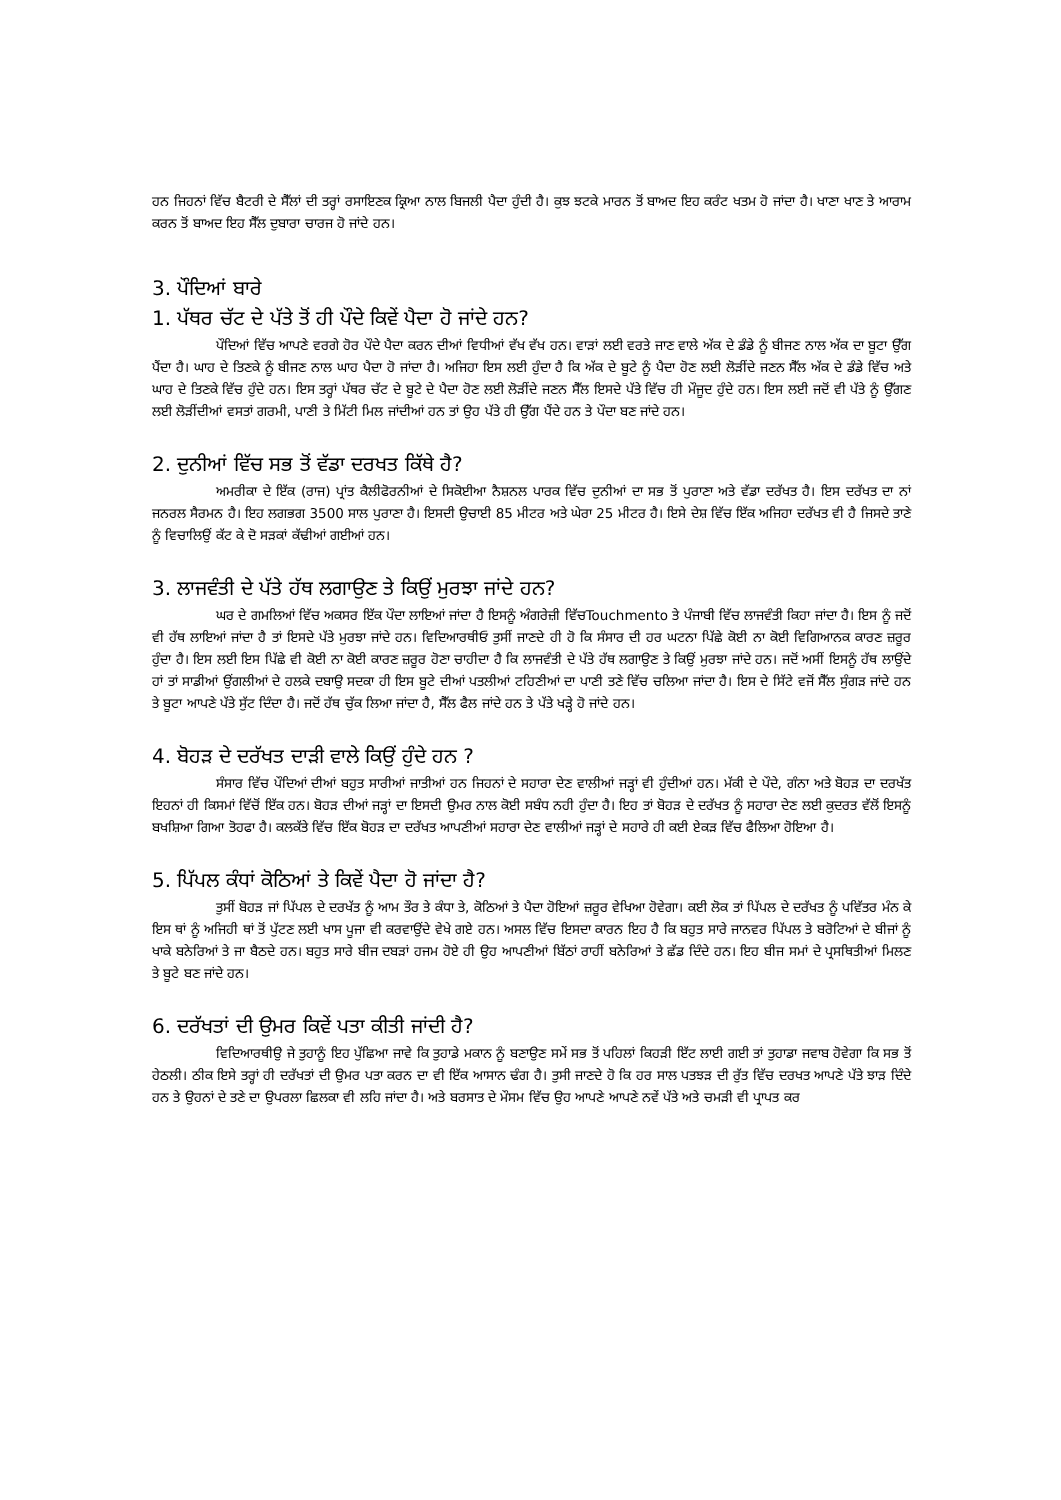ਹਨ ਜਿਹਨਾਂ ਵਿੱਚ ਬੈਟਰੀ ਦੇ ਸੈੱਲਾਂ ਦੀ ਤਰ੍ਹਾਂ ਰਸਾਇਣਕ ਕ੍ਰਿਆ ਨਾਲ ਬਿਜਲੀ ਪੈਦਾ ਹੁੰਦੀ ਹੈ। ਕੁਝ ਝਟਕੇ ਮਾਰਨ ਤੋਂ ਬਾਅਦ ਇਹ ਕਰੰਟ ਖਤਮ ਹੋ ਜਾਂਦਾ ਹੈ। ਖਾਣਾ ਖਾਣ ਤੇ ਆਰਾਮ ਕਰਨ ਤੋਂ ਬਾਅਦ ਇਹ ਸੈੱਲ ਦੁਬਾਰਾ ਚਾਰਜ ਹੋ ਜਾਂਦੇ ਹਨ।
3. ਪੌਦਿਆਂ ਬਾਰੇ
1. ਪੱਥਰ ਚੱਟ ਦੇ ਪੱਤੇ ਤੋਂ ਹੀ ਪੌਦੇ ਕਿਵੇਂ ਪੈਦਾ ਹੋ ਜਾਂਦੇ ਹਨ?
ਪੌਦਿਆਂ ਵਿੱਚ ਆਪਣੇ ਵਰਗੇ ਹੋਰ ਪੌਦੇ ਪੈਦਾ ਕਰਨ ਦੀਆਂ ਵਿਧੀਆਂ ਵੱਖ ਵੱਖ ਹਨ। ਵਾੜਾਂ ਲਈ ਵਰਤੇ ਜਾਣ ਵਾਲੇ ਅੱਕ ਦੇ ਡੰਡੇ ਨੂੰ ਬੀਜਣ ਨਾਲ ਅੱਕ ਦਾ ਬੂਟਾ ਉੱਗ ਪੈਂਦਾ ਹੈ। ਘਾਹ ਦੇ ਤਿਣਕੇ ਨੂੰ ਬੀਜਣ ਨਾਲ ਘਾਹ ਪੈਦਾ ਹੋ ਜਾਂਦਾ ਹੈ। ਅਜਿਹਾ ਇਸ ਲਈ ਹੁੰਦਾ ਹੈ ਕਿ ਅੱਕ ਦੇ ਬੂਟੇ ਨੂੰ ਪੈਦਾ ਹੋਣ ਲਈ ਲੋੜੀਂਦੇ ਜਣਨ ਸੈੱਲ ਅੱਕ ਦੇ ਡੰਡੇ ਵਿੱਚ ਅਤੇ ਘਾਹ ਦੇ ਤਿਣਕੇ ਵਿੱਚ ਹੁੰਦੇ ਹਨ। ਇਸ ਤਰ੍ਹਾਂ ਪੱਥਰ ਚੱਟ ਦੇ ਬੂਟੇ ਦੇ ਪੈਦਾ ਹੋਣ ਲਈ ਲੋੜੀਂਦੇ ਜਣਨ ਸੈੱਲ ਇਸਦੇ ਪੱਤੇ ਵਿੱਚ ਹੀ ਮੌਜੂਦ ਹੁੰਦੇ ਹਨ। ਇਸ ਲਈ ਜਦੋਂ ਵੀ ਪੱਤੇ ਨੂੰ ਉੱਗਣ ਲਈ ਲੋੜੀਂਦੀਆਂ ਵਸਤਾਂ ਗਰਮੀ, ਪਾਣੀ ਤੇ ਮਿੱਟੀ ਮਿਲ ਜਾਂਦੀਆਂ ਹਨ ਤਾਂ ਉਹ ਪੱਤੇ ਹੀ ਉੱਗ ਪੈਂਦੇ ਹਨ ਤੇ ਪੌਦਾ ਬਣ ਜਾਂਦੇ ਹਨ।
2. ਦੁਨੀਆਂ ਵਿੱਚ ਸਭ ਤੋਂ ਵੱਡਾ ਦਰਖਤ ਕਿੱਥੇ ਹੈ?
ਅਮਰੀਕਾ ਦੇ ਇੱਕ (ਰਾਜ) ਪ੍ਰਾਂਤ ਕੈਲੀਫੋਰਨੀਆਂ ਦੇ ਸਿਕੋਈਆ ਨੈਸ਼ਨਲ ਪਾਰਕ ਵਿੱਚ ਦੁਨੀਆਂ ਦਾ ਸਭ ਤੋਂ ਪੁਰਾਣਾ ਅਤੇ ਵੱਡਾ ਦਰੱਖਤ ਹੈ। ਇਸ ਦਰੱਖਤ ਦਾ ਨਾਂ ਜਨਰਲ ਸੈਰਮਨ ਹੈ। ਇਹ ਲਗਭਗ 3500 ਸਾਲ ਪੁਰਾਣਾ ਹੈ। ਇਸਦੀ ਉਚਾਈ 85 ਮੀਟਰ ਅਤੇ ਘੇਰਾ 25 ਮੀਟਰ ਹੈ। ਇਸੇ ਦੇਸ਼ ਵਿੱਚ ਇੱਕ ਅਜਿਹਾ ਦਰੱਖਤ ਵੀ ਹੈ ਜਿਸਦੇ ਤਾਣੇ ਨੂੰ ਵਿਚਾਲਿਉਂ ਕੱਟ ਕੇ ਦੋ ਸੜਕਾਂ ਕੱਢੀਆਂ ਗਈਆਂ ਹਨ।
3. ਲਾਜਵੰਤੀ ਦੇ ਪੱਤੇ ਹੱਥ ਲਗਾਉਣ ਤੇ ਕਿਉਂ ਮੁਰਝਾ ਜਾਂਦੇ ਹਨ?
ਘਰ ਦੇ ਗਮਲਿਆਂ ਵਿੱਚ ਅਕਸਰ ਇੱਕ ਪੌਦਾ ਲਾਇਆਂ ਜਾਂਦਾ ਹੈ ਇਸਨੂੰ ਅੰਗਰੇਜ਼ੀ ਵਿੱਚTouchmento ਤੇ ਪੰਜਾਬੀ ਵਿੱਚ ਲਾਜਵੰਤੀ ਕਿਹਾ ਜਾਂਦਾ ਹੈ। ਇਸ ਨੂੰ ਜਦੋਂ ਵੀ ਹੱਥ ਲਾਇਆਂ ਜਾਂਦਾ ਹੈ ਤਾਂ ਇਸਦੇ ਪੱਤੇ ਮੁਰਝਾ ਜਾਂਦੇ ਹਨ। ਵਿਦਿਆਰਥੀਓ ਤੁਸੀਂ ਜਾਣਦੇ ਹੀ ਹੋ ਕਿ ਸੰਸਾਰ ਦੀ ਹਰ ਘਟਨਾ ਪਿੱਛੇ ਕੋਈ ਨਾ ਕੋਈ ਵਿਗਿਆਨਕ ਕਾਰਣ ਜ਼ਰੂਰ ਹੁੰਦਾ ਹੈ। ਇਸ ਲਈ ਇਸ ਪਿੱਛੇ ਵੀ ਕੋਈ ਨਾ ਕੋਈ ਕਾਰਣ ਜ਼ਰੂਰ ਹੋਣਾ ਚਾਹੀਦਾ ਹੈ ਕਿ ਲਾਜਵੰਤੀ ਦੇ ਪੱਤੇ ਹੱਥ ਲਗਾਉਣ ਤੇ ਕਿਉਂ ਮੁਰਝਾ ਜਾਂਦੇ ਹਨ। ਜਦੋਂ ਅਸੀਂ ਇਸਨੂੰ ਹੱਥ ਲਾਉਂਦੇ ਹਾਂ ਤਾਂ ਸਾਡੀਆਂ ਉਂਗਲੀਆਂ ਦੇ ਹਲਕੇ ਦਬਾਉ ਸਦਕਾ ਹੀ ਇਸ ਬੂਟੇ ਦੀਆਂ ਪਤਲੀਆਂ ਟਹਿਣੀਆਂ ਦਾ ਪਾਣੀ ਤਣੇ ਵਿੱਚ ਚਲਿਆ ਜਾਂਦਾ ਹੈ। ਇਸ ਦੇ ਸਿੱਟੇ ਵਜੋਂ ਸੈੱਲ ਸੁੰਗੜ ਜਾਂਦੇ ਹਨ ਤੇ ਬੂਟਾ ਆਪਣੇ ਪੱਤੇ ਸੁੱਟ ਦਿੰਦਾ ਹੈ। ਜਦੋਂ ਹੱਥ ਚੁੱਕ ਲਿਆ ਜਾਂਦਾ ਹੈ, ਸੈੱਲ ਫੈਲ ਜਾਂਦੇ ਹਨ ਤੇ ਪੱਤੇ ਖੜ੍ਹੇ ਹੋ ਜਾਂਦੇ ਹਨ।
4. ਬੋਹੜ ਦੇ ਦਰੱਖਤ ਦਾੜੀ ਵਾਲੇ ਕਿਉਂ ਹੁੰਦੇ ਹਨ ?
ਸੰਸਾਰ ਵਿੱਚ ਪੌਦਿਆਂ ਦੀਆਂ ਬਹੁਤ ਸਾਰੀਆਂ ਜਾਤੀਆਂ ਹਨ ਜਿਹਨਾਂ ਦੇ ਸਹਾਰਾ ਦੇਣ ਵਾਲੀਆਂ ਜੜ੍ਹਾਂ ਵੀ ਹੁੰਦੀਆਂ ਹਨ। ਮੱਕੀ ਦੇ ਪੌਦੇ, ਗੰਨਾ ਅਤੇ ਬੋਹੜ ਦਾ ਦਰਖੱਤ ਇਹਨਾਂ ਹੀ ਕਿਸਮਾਂ ਵਿੱਚੋਂ ਇੱਕ ਹਨ। ਬੋਹੜ ਦੀਆਂ ਜੜ੍ਹਾਂ ਦਾ ਇਸਦੀ ਉਮਰ ਨਾਲ ਕੋਈ ਸਬੰਧ ਨਹੀ ਹੁੰਦਾ ਹੈ। ਇਹ ਤਾਂ ਬੋਹੜ ਦੇ ਦਰੱਖਤ ਨੂੰ ਸਹਾਰਾ ਦੇਣ ਲਈ ਕੁਦਰਤ ਵੱਲੋਂ ਇਸਨੂੰ ਬਖਸ਼ਿਆ ਗਿਆ ਤੋਹਫਾ ਹੈ। ਕਲਕੱਤੇ ਵਿੱਚ ਇੱਕ ਬੋਹੜ ਦਾ ਦਰੱਖਤ ਆਪਣੀਆਂ ਸਹਾਰਾ ਦੇਣ ਵਾਲੀਆਂ ਜੜ੍ਹਾਂ ਦੇ ਸਹਾਰੇ ਹੀ ਕਈ ਏਕੜ ਵਿੱਚ ਫੈਲਿਆ ਹੋਇਆ ਹੈ।
5. ਪਿੱਪਲ ਕੰਧਾਂ ਕੋਠਿਆਂ ਤੇ ਕਿਵੇਂ ਪੈਦਾ ਹੋ ਜਾਂਦਾ ਹੈ?
ਤੁਸੀਂ ਬੋਹੜ ਜਾਂ ਪਿੱਪਲ ਦੇ ਦਰਖੱਤ ਨੂੰ ਆਮ ਤੌਰ ਤੇ ਕੰਧਾ ਤੇ, ਕੋਠਿਆਂ ਤੇ ਪੈਦਾ ਹੋਇਆਂ ਜ਼ਰੂਰ ਵੇਖਿਆ ਹੋਵੇਗਾ। ਕਈ ਲੋਕ ਤਾਂ ਪਿੱਪਲ ਦੇ ਦਰੱਖਤ ਨੂੰ ਪਵਿੱਤਰ ਮੰਨ ਕੇ ਇਸ ਥਾਂ ਨੂੰ ਅਜਿਹੀ ਥਾਂ ਤੋਂ ਪੁੱਟਣ ਲਈ ਖਾਸ ਪੂਜਾ ਵੀ ਕਰਵਾਉਂਦੇ ਵੇਖੇ ਗਏ ਹਨ। ਅਸਲ ਵਿੱਚ ਇਸਦਾ ਕਾਰਨ ਇਹ ਹੈ ਕਿ ਬਹੁਤ ਸਾਰੇ ਜਾਨਵਰ ਪਿੱਪਲ ਤੇ ਬਰੋਟਿਆਂ ਦੇ ਬੀਜਾਂ ਨੂੰ ਖਾਕੇ ਬਨੇਰਿਆਂ ਤੇ ਜਾ ਬੈਠਦੇ ਹਨ। ਬਹੁਤ ਸਾਰੇ ਬੀਜ ਦਬੜਾਂ ਹਜਮ ਹੋਏ ਹੀ ਉਹ ਆਪਣੀਆਂ ਬਿੱਠਾਂ ਰਾਹੀਂ ਬਨੇਰਿਆਂ ਤੇ ਛੱਡ ਦਿੰਦੇ ਹਨ। ਇਹ ਬੀਜ ਸਮਾਂ ਦੇ ਪ੍ਰਸਥਿਤੀਆਂ ਮਿਲਣ ਤੇ ਬੂਟੇ ਬਣ ਜਾਂਦੇ ਹਨ।
6. ਦਰੱਖਤਾਂ ਦੀ ਉਮਰ ਕਿਵੇਂ ਪਤਾ ਕੀਤੀ ਜਾਂਦੀ ਹੈ?
ਵਿਦਿਆਰਥੀਉ ਜੇ ਤੁਹਾਨੂੰ ਇਹ ਪੁੱਛਿਆ ਜਾਵੇ ਕਿ ਤੁਹਾਡੇ ਮਕਾਨ ਨੂੰ ਬਣਾਉਣ ਸਮੇਂ ਸਭ ਤੋਂ ਪਹਿਲਾਂ ਕਿਹੜੀ ਇੱਟ ਲਾਈ ਗਈ ਤਾਂ ਤੁਹਾਡਾ ਜਵਾਬ ਹੋਵੇਗਾ ਕਿ ਸਭ ਤੋਂ ਹੇਠਲੀ। ਠੀਕ ਇਸੇ ਤਰ੍ਹਾਂ ਹੀ ਦਰੱਖਤਾਂ ਦੀ ਉਮਰ ਪਤਾ ਕਰਨ ਦਾ ਵੀ ਇੱਕ ਆਸਾਨ ਢੰਗ ਹੈ। ਤੁਸੀ ਜਾਣਦੇ ਹੋ ਕਿ ਹਰ ਸਾਲ ਪਤਝੜ ਦੀ ਰੁੱਤ ਵਿੱਚ ਦਰਖਤ ਆਪਣੇ ਪੱਤੇ ਝਾੜ ਦਿੰਦੇ ਹਨ ਤੇ ਉਹਨਾਂ ਦੇ ਤਣੇ ਦਾ ਉਪਰਲਾ ਛਿਲਕਾ ਵੀ ਲਹਿ ਜਾਂਦਾ ਹੈ। ਅਤੇ ਬਰਸਾਤ ਦੇ ਮੌਸਮ ਵਿੱਚ ਉਹ ਆਪਣੇ ਆਪਣੇ ਨਵੇਂ ਪੱਤੇ ਅਤੇ ਚਮੜੀ ਵੀ ਪ੍ਰਾਪਤ ਕਰ